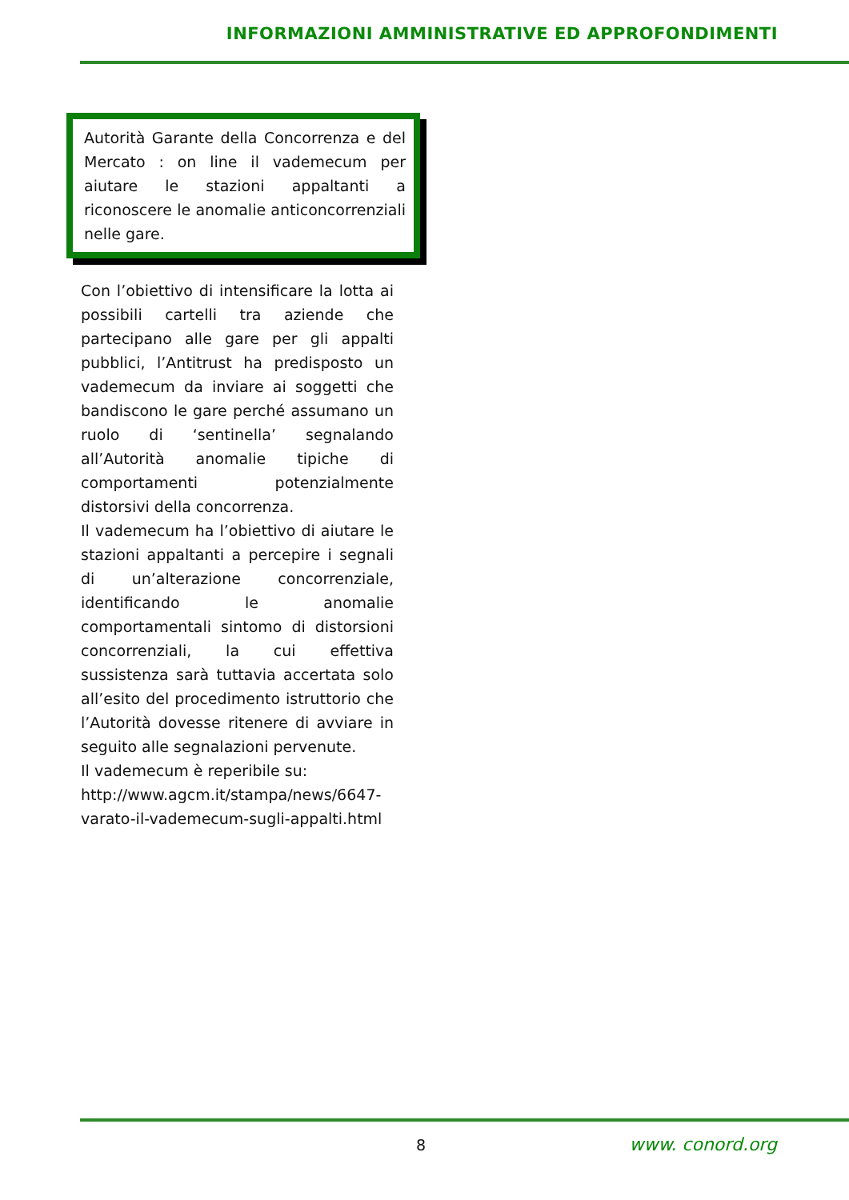INFORMAZIONI AMMINISTRATIVE ED APPROFONDIMENTI
Autorità Garante della Concorrenza e del Mercato : on line il vademecum per aiutare le stazioni appaltanti a riconoscere le anomalie anticoncorrenziali nelle gare.
Con l’obiettivo di intensificare la lotta ai possibili cartelli tra aziende che partecipano alle gare per gli appalti pubblici, l’Antitrust ha predisposto un vademecum da inviare ai soggetti che bandiscono le gare perché assumano un ruolo di ‘sentinella’ segnalando all’Autorità anomalie tipiche di comportamenti potenzialmente distorsivi della concorrenza.
Il vademecum ha l’obiettivo di aiutare le stazioni appaltanti a percepire i segnali di un’alterazione concorrenziale, identificando le anomalie comportamentali sintomo di distorsioni concorrenziali, la cui effettiva sussistenza sarà tuttavia accertata solo all’esito del procedimento istruttorio che l’Autorità dovesse ritenere di avviare in seguito alle segnalazioni pervenute.
Il vademecum è reperibile su: http://www.agcm.it/stampa/news/6647-varato-il-vademecum-sugli-appalti.html
8 www. conord.org